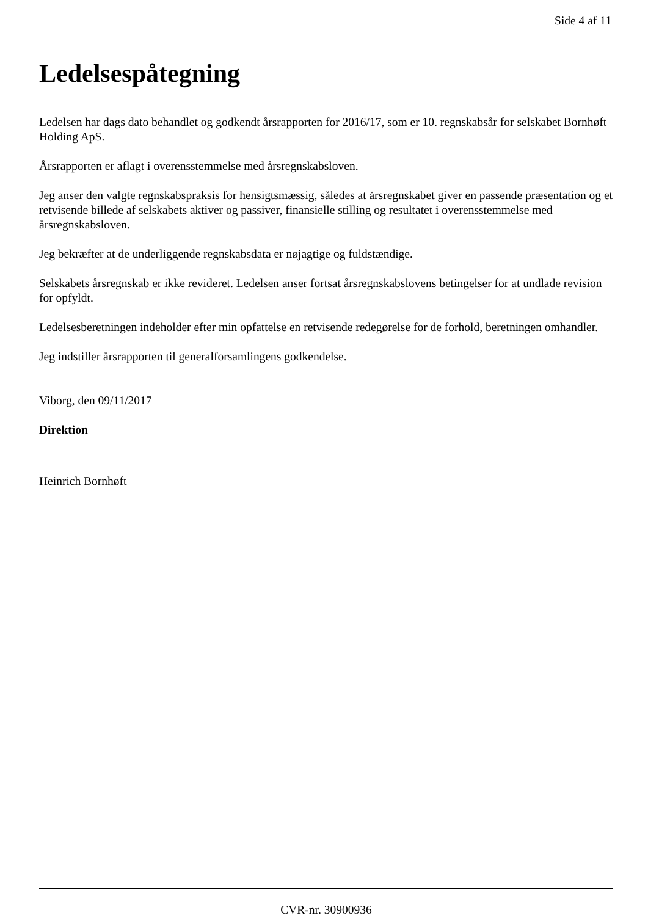Side 4 af 11
Ledelsespåtegning
Ledelsen har dags dato behandlet og godkendt årsrapporten for 2016/17, som er 10. regnskabsår for selskabet Bornhøft Holding ApS.
Årsrapporten er aflagt i overensstemmelse med årsregnskabsloven.
Jeg anser den valgte regnskabspraksis for hensigtsmæssig, således at årsregnskabet giver en passende præsentation og et retvisende billede af selskabets aktiver og passiver, finansielle stilling og resultatet i overensstemmelse med årsregnskabsloven.
Jeg bekræfter at de underliggende regnskabsdata er nøjagtige og fuldstændige.
Selskabets årsregnskab er ikke revideret. Ledelsen anser fortsat årsregnskabslovens betingelser for at undlade revision for opfyldt.
Ledelsesberetningen indeholder efter min opfattelse en retvisende redegørelse for de forhold, beretningen omhandler.
Jeg indstiller årsrapporten til generalforsamlingens godkendelse.
Viborg, den 09/11/2017
Direktion
Heinrich Bornhøft
CVR-nr. 30900936